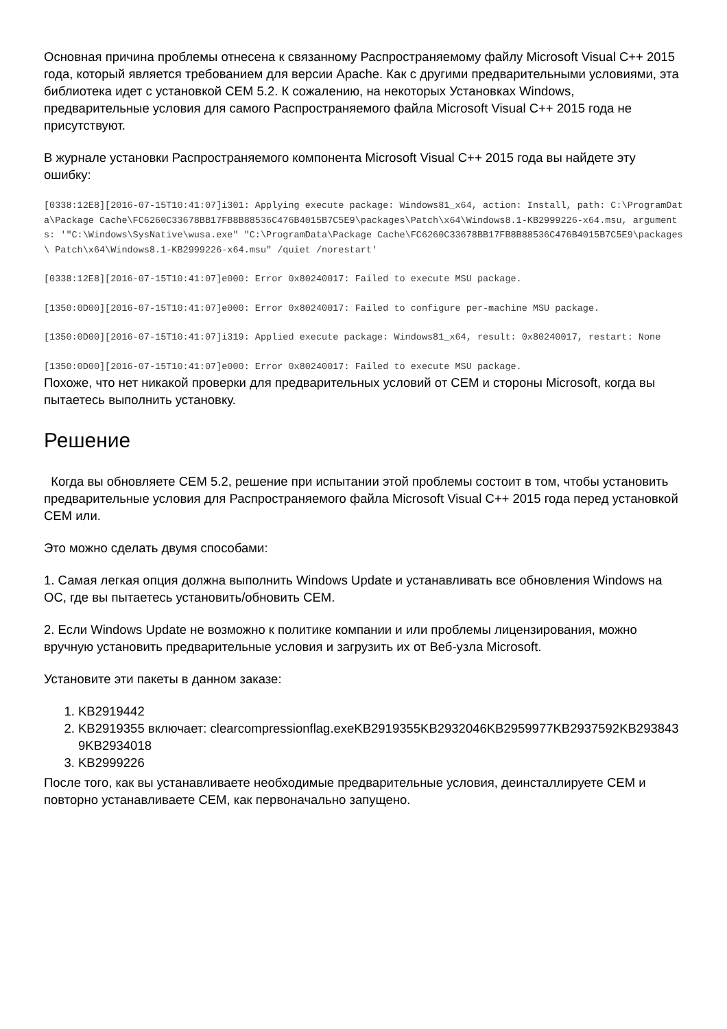Основная причина проблемы отнесена к связанному Распространяемому файлу Microsoft Visual C++ 2015 года, который является требованием для версии Apache. Как с другими предварительными условиями, эта библиотека идет с установкой CEM 5.2. К сожалению, на некоторых Установках Windows, предварительные условия для самого Распространяемого файла Microsoft Visual C++ 2015 года не присутствуют.
В журнале установки Распространяемого компонента Microsoft Visual C++ 2015 года вы найдете эту ошибку:
[0338:12E8][2016-07-15T10:41:07]i301: Applying execute package: Windows81_x64, action: Install, path: C:\ProgramData\Package Cache\FC6260C33678BB17FB8B88536C476B4015B7C5E9\packages\Patch\x64\Windows8.1-KB2999226-x64.msu, arguments: '"C:\Windows\SysNative\wusa.exe" "C:\ProgramData\Package Cache\FC6260C33678BB17FB8B88536C476B4015B7C5E9\packages\ Patch\x64\Windows8.1-KB2999226-x64.msu" /quiet /norestart'
[0338:12E8][2016-07-15T10:41:07]e000: Error 0x80240017: Failed to execute MSU package.
[1350:0D00][2016-07-15T10:41:07]e000: Error 0x80240017: Failed to configure per-machine MSU package.
[1350:0D00][2016-07-15T10:41:07]i319: Applied execute package: Windows81_x64, result: 0x80240017, restart: None
[1350:0D00][2016-07-15T10:41:07]e000: Error 0x80240017: Failed to execute MSU package.
Похоже, что нет никакой проверки для предварительных условий от CEM и стороны Microsoft, когда вы пытаетесь выполнить установку.
Решение
Когда вы обновляете CEM 5.2, решение при испытании этой проблемы состоит в том, чтобы установить предварительные условия для Распространяемого файла Microsoft Visual C++ 2015 года перед установкой CEM или.
Это можно сделать двумя способами:
1. Самая легкая опция должна выполнить Windows Update и устанавливать все обновления Windows на ОС, где вы пытаетесь установить/обновить CEM.
2. Если Windows Update не возможно к политике компании и или проблемы лицензирования, можно вручную установить предварительные условия и загрузить их от Веб-узла Microsoft.
Установите эти пакеты в данном заказе:
1. KB2919442
2. KB2919355 включает: clearcompressionflag.exeKB2919355KB2932046KB2959977KB2937592KB2938439KB2934018
3. KB2999226
После того, как вы устанавливаете необходимые предварительные условия, деинсталлируете CEM и повторно устанавливаете CEM, как первоначально запущено.